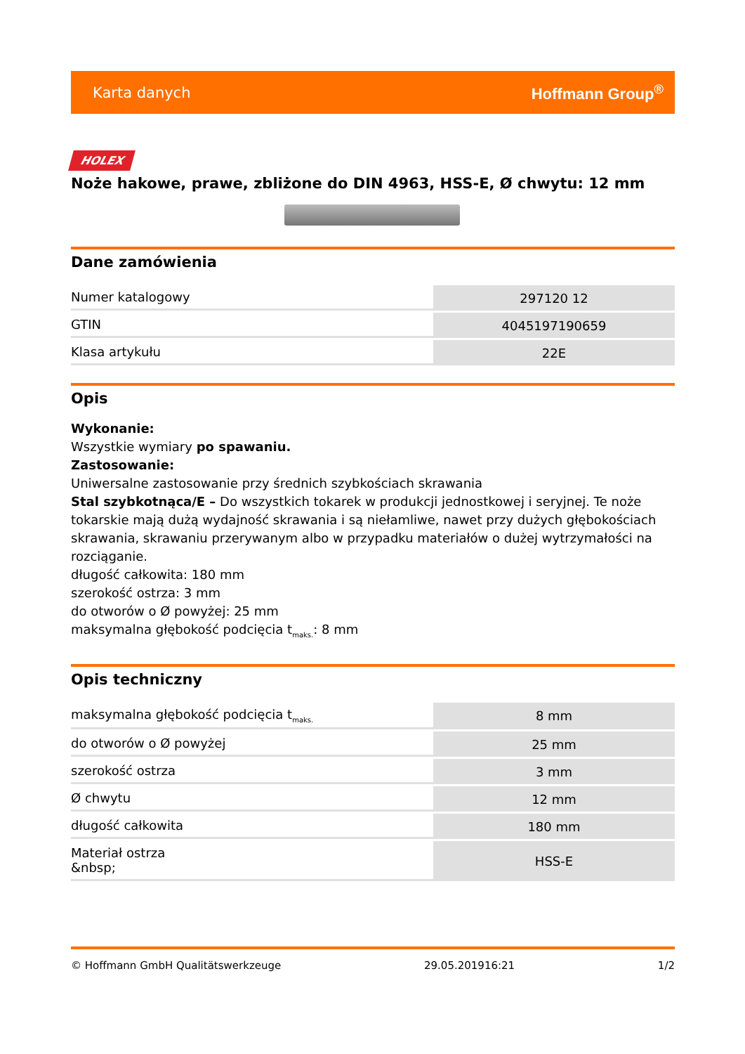Karta danych Hoffmann Group<sup>®</sup>
HOLEX
Noże hakowe, prawe, zbliżone do DIN 4963, HSS-E, Ø chwytu: 12 mm
Dane zamówienia
| Numer katalogowy | 297120 12 |
| GTIN | 4045197190659 |
| Klasa artykułu | 22E |
Opis
Wykonanie:
Wszystkie wymiary po spawaniu.
Zastosowanie:
Uniwersalne zastosowanie przy średnich szybkościach skrawania
Stal szybkotnąca/E – Do wszystkich tokarek w produkcji jednostkowej i seryjnej. Te noże tokarskie mają dużą wydajność skrawania i są niełamliwe, nawet przy dużych głębokościach skrawania, skrawaniu przerywanym albo w przypadku materiałów o dużej wytrzymałości na rozciąganie.
długość całkowita: 180 mm
szerokość ostrza: 3 mm
do otworów o Ø powyżej: 25 mm
maksymalna głębokość podcięcia t<sub>maks.</sub>: 8 mm
Opis techniczny
| maksymalna głębokość podcięcia t<sub>maks.</sub> | 8 mm |
| do otworów o Ø powyżej | 25 mm |
| szerokość ostrza | 3 mm |
| Ø chwytu | 12 mm |
| długość całkowita | 180 mm |
| Materiał ostrza &nbsp; | HSS-E |
© Hoffmann GmbH Qualitätswerkzeuge 29.05.201916:21 1/2